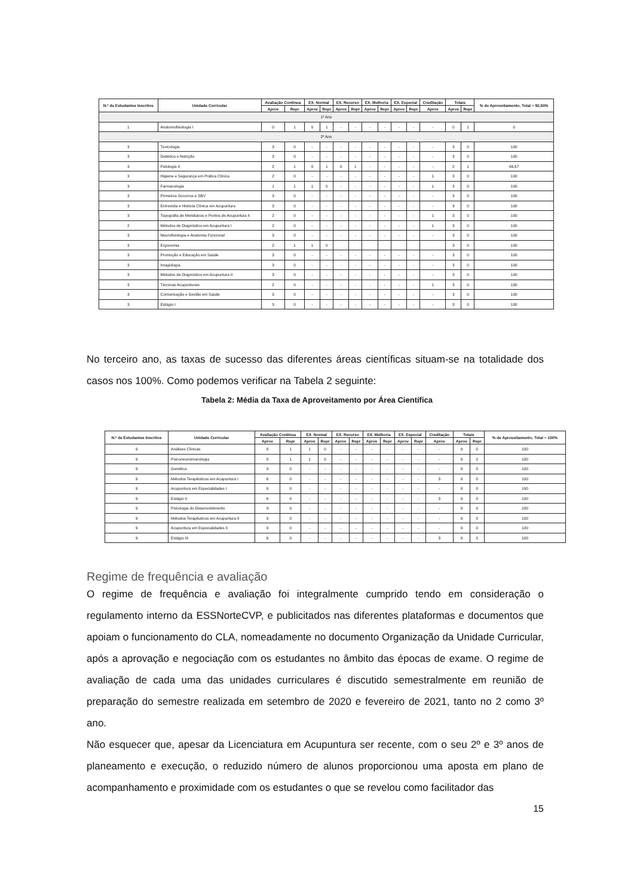| N.º de Estudantes Inscritos | Unidade Curricular | Avaliação Contínua | | EX. Normal | | EX. Recurso | | EX. Melhoria | | EX. Especial | | Creditação | Totais | | % de Aproveitamento; Total = 92,50% |
| --- | --- | --- | --- | --- | --- | --- | --- | --- | --- | --- | --- | --- | --- | --- | --- |
| | | Aprov | Repr | Aprov | Repr | Aprov | Repr | Aprov | Repr | Aprov | Repr | Aprov | Aprov | Repr | |
| 1º Ano | | | | | | | | | | | | | | | |
| 1 | Anatomofisiologia I | 0 | 1 | 0 | 1 | - | - | - | - | - | - | - | 0 | 1 | 0 |
| 2º Ano | | | | | | | | | | | | | | | |
| 3 | Toxicologia | 3 | 0 | - | - | - | - | - | - | - | - | - | 3 | 0 | 100 |
| 3 | Dietética e Nutrição | 3 | 0 | - | - | - | - | - | - | - | - | - | 3 | 0 | 100 |
| 3 | Patologia II | 2 | 1 | 0 | 1 | 0 | 1 | - | - | - | - | - | 2 | 1 | 66,67 |
| 3 | Higiene e Segurança em Prática Clínica | 2 | 0 | - | - | - | - | - | - | - | - | 1 | 3 | 0 | 100 |
| 3 | Farmacologia | 1 | 1 | 1 | 0 | - | - | - | - | - | - | 1 | 3 | 0 | 100 |
| 3 | Primeiros Socorros e SBV | 3 | 0 | - | - | - | - | - | - | - | - | - | 3 | 0 | 100 |
| 3 | Entrevista e História Clínica em Acupuntura | 3 | 0 | - | - | - | - | - | - | - | - | - | 3 | 0 | 100 |
| 3 | Topografia de Meridianos e Pontos de Acupuntura II | 2 | 0 | - | - | - | - | - | - | - | - | 1 | 3 | 0 | 100 |
| 2 | Métodos de Diagnóstico em Acupuntura I | 2 | 0 | - | - | - | - | - | - | - | - | 1 | 3 | 0 | 100 |
| 3 | Neurofisiologia e Anatomia Funcional | 3 | 0 | - | - | - | - | - | - | - | - | - | 3 | 0 | 100 |
| 3 | Ergonomia | 2 | 1 | 1 | 0 | | | | | | | | 3 | 0 | 100 |
| 3 | Promoção e Educação em Saúde | 3 | 0 | - | - | - | - | - | - | - | - | - | 3 | 0 | 100 |
| 3 | Imagiologia | 3 | 0 | - | - | - | - | - | - | - | - | - | 3 | 0 | 100 |
| 3 | Métodos de Diagnóstico em Acupuntura II | 3 | 0 | - | - | - | - | - | - | - | - | - | 3 | 0 | 100 |
| 3 | Técnicas Acupunturais | 2 | 0 | - | - | - | - | - | - | - | - | 1 | 3 | 0 | 100 |
| 3 | Comunicação e Gestão em Saúde | 3 | 0 | - | - | - | - | - | - | - | - | - | 3 | 0 | 100 |
| 3 | Estágio I | 3 | 0 | - | - | - | - | - | - | - | - | - | 3 | 0 | 100 |
No terceiro ano, as taxas de sucesso das diferentes áreas científicas situam-se na totalidade dos casos nos 100%. Como podemos verificar na Tabela 2 seguinte:
Tabela 2: Média da Taxa de Aproveitamento por Área Científica
| N.º de Estudantes Inscritos | Unidade Curricular | Avaliação Contínua | | EX. Normal | | EX. Recurso | | EX. Melhoria | | EX. Especial | | Creditação | Totais | | % de Aproveitamento; Total = 100% |
| --- | --- | --- | --- | --- | --- | --- | --- | --- | --- | --- | --- | --- | --- | --- | --- |
| | | Aprov | Repr | Aprov | Repr | Aprov | Repr | Aprov | Repr | Aprov | Repr | Aprov | Aprov | Repr | |
| 9 | Análises Clínicas | 8 | 1 | 1 | 0 | - | - | - | - | - | - | - | 9 | 0 | 100 |
| 9 | Psiconeuroimunologia | 8 | 1 | 1 | 0 | - | - | - | - | - | - | - | 9 | 0 | 100 |
| 9 | Genética | 9 | 0 | - | - | - | - | - | - | - | - | - | 9 | 0 | 100 |
| 9 | Métodos Terapêuticos em Acupuntura I | 6 | 0 | - | - | - | - | - | - | - | - | 3 | 9 | 0 | 100 |
| 9 | Acupuntura em Especialidades I | 9 | 0 | - | - | - | - | - | - | - | - | - | 9 | 0 | 100 |
| 9 | Estágio II | 6 | 0 | - | - | - | - | - | - | - | - | 3 | 9 | 0 | 100 |
| 9 | Psicologia do Desenvolvimento | 9 | 0 | - | - | - | - | - | - | - | - | - | 9 | 0 | 100 |
| 9 | Métodos Terapêuticos em Acupuntura II | 9 | 0 | - | - | - | - | - | - | - | - | - | 9 | 0 | 100 |
| 9 | Acupuntura em Especialidades II | 9 | 0 | - | - | - | - | - | - | - | - | - | 9 | 0 | 100 |
| 9 | Estágio III | 6 | 0 | - | - | - | - | - | - | - | - | 3 | 9 | 0 | 100 |
Regime de frequência e avaliação
O regime de frequência e avaliação foi integralmente cumprido tendo em consideração o regulamento interno da ESSNorteCVP, e publicitados nas diferentes plataformas e documentos que apoiam o funcionamento do CLA, nomeadamente no documento Organização da Unidade Curricular, após a aprovação e negociação com os estudantes no âmbito das épocas de exame. O regime de avaliação de cada uma das unidades curriculares é discutido semestralmente em reunião de preparação do semestre realizada em setembro de 2020 e fevereiro de 2021, tanto no 2 como 3º ano.
Não esquecer que, apesar da Licenciatura em Acupuntura ser recente, com o seu 2º e 3º anos de planeamento e execução, o reduzido número de alunos proporcionou uma aposta em plano de acompanhamento e proximidade com os estudantes o que se revelou como facilitador das
15